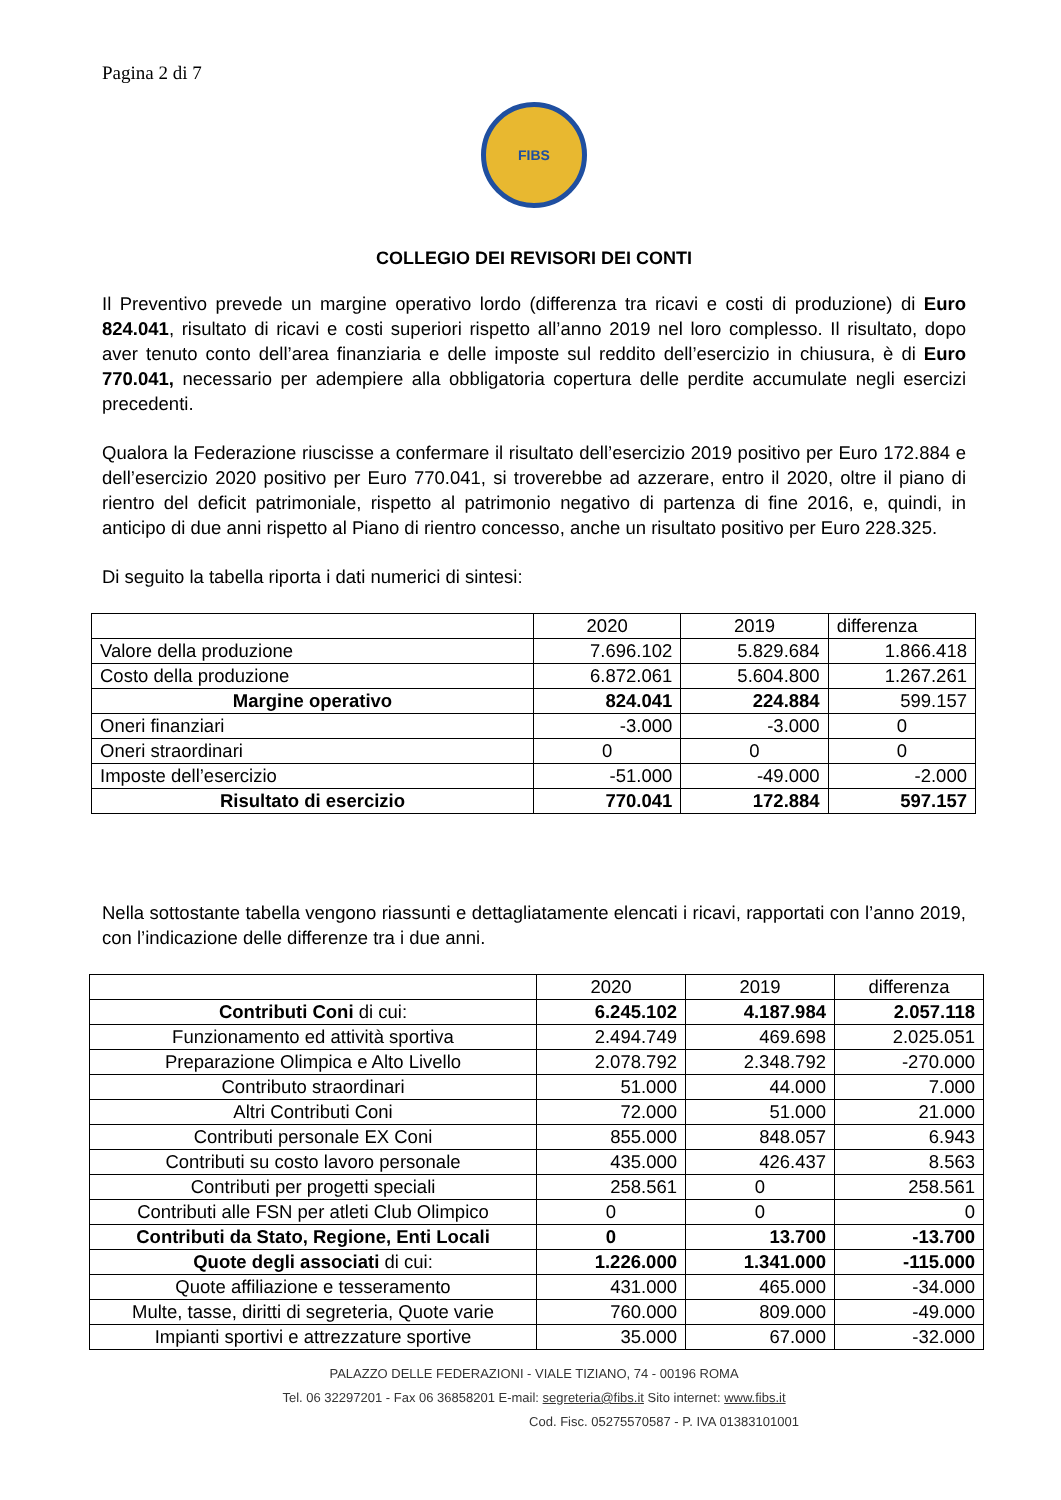Pagina 2 di 7
FIBS
COLLEGIO DEI REVISORI DEI CONTI
Il Preventivo prevede un margine operativo lordo (differenza tra ricavi e costi di produzione) di Euro 824.041, risultato di ricavi e costi superiori rispetto all’anno 2019 nel loro complesso. Il risultato, dopo aver tenuto conto dell’area finanziaria e delle imposte sul reddito dell’esercizio in chiusura, è di Euro 770.041, necessario per adempiere alla obbligatoria copertura delle perdite accumulate negli esercizi precedenti.
Qualora la Federazione riuscisse a confermare il risultato dell’esercizio 2019 positivo per Euro 172.884 e dell’esercizio 2020 positivo per Euro 770.041, si troverebbe ad azzerare, entro il 2020, oltre il piano di rientro del deficit patrimoniale, rispetto al patrimonio negativo di partenza di fine 2016, e, quindi, in anticipo di due anni rispetto al Piano di rientro concesso, anche un risultato positivo per Euro 228.325.
Di seguito la tabella riporta i dati numerici di sintesi:
| | 2020 | 2019 | differenza |
| Valore della produzione | 7.696.102 | 5.829.684 | 1.866.418 |
| Costo della produzione | 6.872.061 | 5.604.800 | 1.267.261 |
| Margine operativo | 824.041 | 224.884 | 599.157 |
| Oneri finanziari | -3.000 | -3.000 | 0 |
| Oneri straordinari | 0 | 0 | 0 |
| Imposte dell’esercizio | -51.000 | -49.000 | -2.000 |
| Risultato di esercizio | 770.041 | 172.884 | 597.157 |
Nella sottostante tabella vengono riassunti e dettagliatamente elencati i ricavi, rapportati con l’anno 2019, con l’indicazione delle differenze tra i due anni.
| | 2020 | 2019 | differenza |
| Contributi Coni di cui: | 6.245.102 | 4.187.984 | 2.057.118 |
| Funzionamento ed attività sportiva | 2.494.749 | 469.698 | 2.025.051 |
| Preparazione Olimpica e Alto Livello | 2.078.792 | 2.348.792 | -270.000 |
| Contributo straordinari | 51.000 | 44.000 | 7.000 |
| Altri Contributi Coni | 72.000 | 51.000 | 21.000 |
| Contributi personale EX Coni | 855.000 | 848.057 | 6.943 |
| Contributi su costo lavoro personale | 435.000 | 426.437 | 8.563 |
| Contributi per progetti speciali | 258.561 | 0 | 258.561 |
| Contributi alle FSN per atleti Club Olimpico | 0 | 0 | 0 |
| Contributi da Stato, Regione, Enti Locali | 0 | 13.700 | -13.700 |
| Quote degli associati di cui: | 1.226.000 | 1.341.000 | -115.000 |
| Quote affiliazione e tesseramento | 431.000 | 465.000 | -34.000 |
| Multe, tasse, diritti di segreteria, Quote varie | 760.000 | 809.000 | -49.000 |
| Impianti sportivi e attrezzature sportive | 35.000 | 67.000 | -32.000 |
PALAZZO DELLE FEDERAZIONI - VIALE TIZIANO, 74 - 00196 ROMA
Tel. 06 32297201 - Fax 06 36858201 E-mail: segreteria@fibs.it Sito internet: www.fibs.it
Cod. Fisc. 05275570587 - P. IVA 01383101001